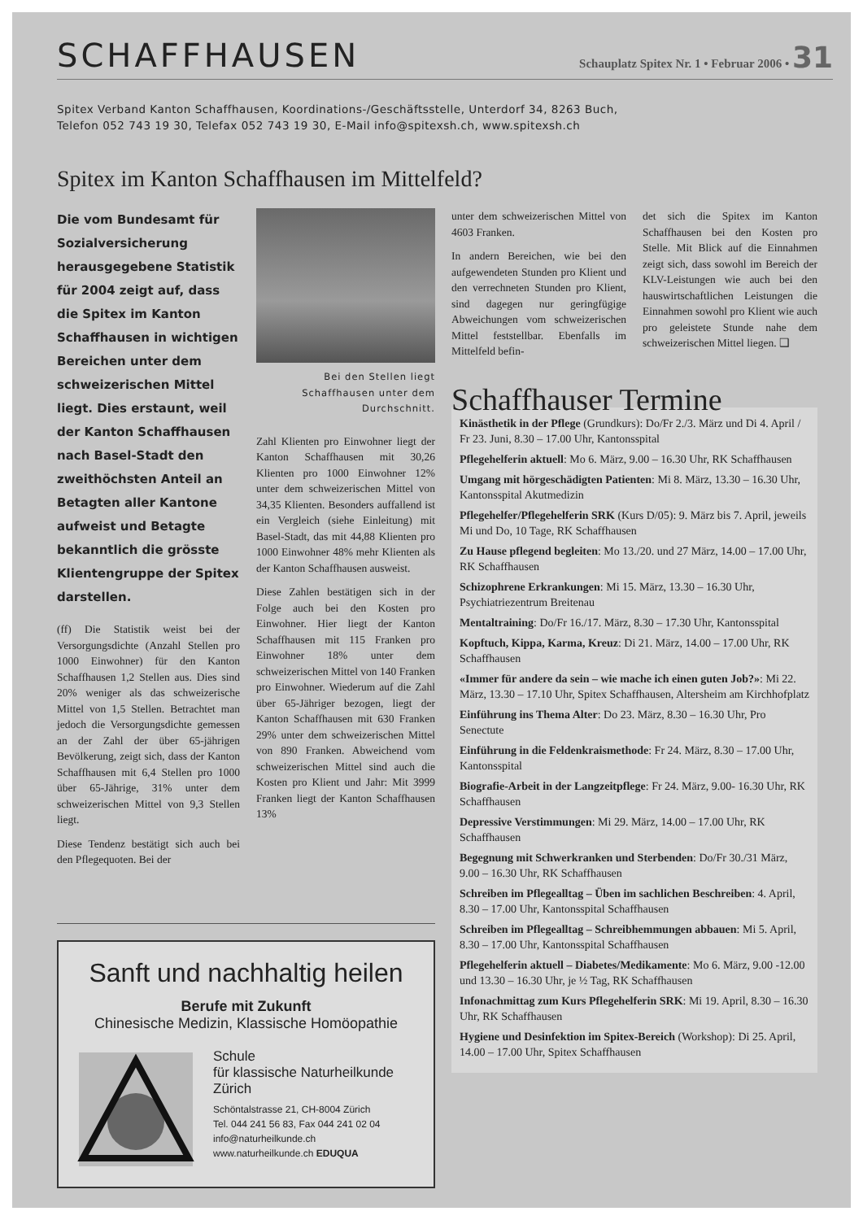SCHAFFHAUSEN
Schauplatz Spitex Nr. 1 • Februar 2006 • 31
Spitex Verband Kanton Schaffhausen, Koordinations-/Geschäftsstelle, Unterdorf 34, 8263 Buch,
Telefon 052 743 19 30, Telefax 052 743 19 30, E-Mail info@spitexsh.ch, www.spitexsh.ch
Spitex im Kanton Schaffhausen im Mittelfeld?
Die vom Bundesamt für Sozialversicherung herausgegebene Statistik für 2004 zeigt auf, dass die Spitex im Kanton Schaffhausen in wichtigen Bereichen unter dem schweizerischen Mittel liegt. Dies erstaunt, weil der Kanton Schaffhausen nach Basel-Stadt den zweithöchsten Anteil an Betagten aller Kantone aufweist und Betagte bekanntlich die grösste Klientengruppe der Spitex darstellen.
(ff) Die Statistik weist bei der Versorgungsdichte (Anzahl Stellen pro 1000 Einwohner) für den Kanton Schaffhausen 1,2 Stellen aus. Dies sind 20% weniger als das schweizerische Mittel von 1,5 Stellen. Betrachtet man jedoch die Versorgungsdichte gemessen an der Zahl der über 65-jährigen Bevölkerung, zeigt sich, dass der Kanton Schaffhausen mit 6,4 Stellen pro 1000 über 65-Jährige, 31% unter dem schweizerischen Mittel von 9,3 Stellen liegt.
Diese Tendenz bestätigt sich auch bei den Pflegequoten. Bei der
Bei den Stellen liegt Schaffhausen unter dem Durchschnitt.
Zahl Klienten pro Einwohner liegt der Kanton Schaffhausen mit 30,26 Klienten pro 1000 Einwohner 12% unter dem schweizerischen Mittel von 34,35 Klienten. Besonders auffallend ist ein Vergleich (siehe Einleitung) mit Basel-Stadt, das mit 44,88 Klienten pro 1000 Einwohner 48% mehr Klienten als der Kanton Schaffhausen ausweist.
Diese Zahlen bestätigen sich in der Folge auch bei den Kosten pro Einwohner. Hier liegt der Kanton Schaffhausen mit 115 Franken pro Einwohner 18% unter dem schweizerischen Mittel von 140 Franken pro Einwohner. Wiederum auf die Zahl über 65-Jähriger bezogen, liegt der Kanton Schaffhausen mit 630 Franken 29% unter dem schweizerischen Mittel von 890 Franken. Abweichend vom schweizerischen Mittel sind auch die Kosten pro Klient und Jahr: Mit 3999 Franken liegt der Kanton Schaffhausen 13%
unter dem schweizerischen Mittel von 4603 Franken.
In andern Bereichen, wie bei den aufgewendeten Stunden pro Klient und den verrechneten Stunden pro Klient, sind dagegen nur geringfügige Abweichungen vom schweizerischen Mittel feststellbar. Ebenfalls im Mittelfeld befin-
det sich die Spitex im Kanton Schaffhausen bei den Kosten pro Stelle. Mit Blick auf die Einnahmen zeigt sich, dass sowohl im Bereich der KLV-Leistungen wie auch bei den hauswirtschaftlichen Leistungen die Einnahmen sowohl pro Klient wie auch pro geleistete Stunde nahe dem schweizerischen Mittel liegen. ❑
Schaffhauser Termine
Kinästhetik in der Pflege (Grundkurs): Do/Fr 2./3. März und Di 4. April / Fr 23. Juni, 8.30 – 17.00 Uhr, Kantonsspital
Pflegehelferin aktuell: Mo 6. März, 9.00 – 16.30 Uhr, RK Schaffhausen
Umgang mit hörgeschädigten Patienten: Mi 8. März, 13.30 – 16.30 Uhr, Kantonsspital Akutmedizin
Pflegehelfer/Pflegehelferin SRK (Kurs D/05): 9. März bis 7. April, jeweils Mi und Do, 10 Tage, RK Schaffhausen
Zu Hause pflegend begleiten: Mo 13./20. und 27 März, 14.00 – 17.00 Uhr, RK Schaffhausen
Schizophrene Erkrankungen: Mi 15. März, 13.30 – 16.30 Uhr, Psychiatriezentrum Breitenau
Mentaltraining: Do/Fr 16./17. März, 8.30 – 17.30 Uhr, Kantonsspital
Kopftuch, Kippa, Karma, Kreuz: Di 21. März, 14.00 – 17.00 Uhr, RK Schaffhausen
«Immer für andere da sein – wie mache ich einen guten Job?»: Mi 22. März, 13.30 – 17.10 Uhr, Spitex Schaffhausen, Altersheim am Kirchhofplatz
Einführung ins Thema Alter: Do 23. März, 8.30 – 16.30 Uhr, Pro Senectute
Einführung in die Feldenkraismethode: Fr 24. März, 8.30 – 17.00 Uhr, Kantonsspital
Biografie-Arbeit in der Langzeitpflege: Fr 24. März, 9.00- 16.30 Uhr, RK Schaffhausen
Depressive Verstimmungen: Mi 29. März, 14.00 – 17.00 Uhr, RK Schaffhausen
Begegnung mit Schwerkranken und Sterbenden: Do/Fr 30./31 März, 9.00 – 16.30 Uhr, RK Schaffhausen
Schreiben im Pflegealltag – Üben im sachlichen Beschreiben: 4. April, 8.30 – 17.00 Uhr, Kantonsspital Schaffhausen
Schreiben im Pflegealltag – Schreibhemmungen abbauen: Mi 5. April, 8.30 – 17.00 Uhr, Kantonsspital Schaffhausen
Pflegehelferin aktuell – Diabetes/Medikamente: Mo 6. März, 9.00 -12.00 und 13.30 – 16.30 Uhr, je ½ Tag, RK Schaffhausen
Infonachmittag zum Kurs Pflegehelferin SRK: Mi 19. April, 8.30 – 16.30 Uhr, RK Schaffhausen
Hygiene und Desinfektion im Spitex-Bereich (Workshop): Di 25. April, 14.00 – 17.00 Uhr, Spitex Schaffhausen
Sanft und nachhaltig heilen
Berufe mit Zukunft
Chinesische Medizin, Klassische Homöopathie
Schule
für klassische Naturheilkunde
Zürich
Schöntalstrasse 21, CH-8004 Zürich
Tel. 044 241 56 83, Fax 044 241 02 04
info@naturheilkunde.ch
www.naturheilkunde.ch EDUQUA